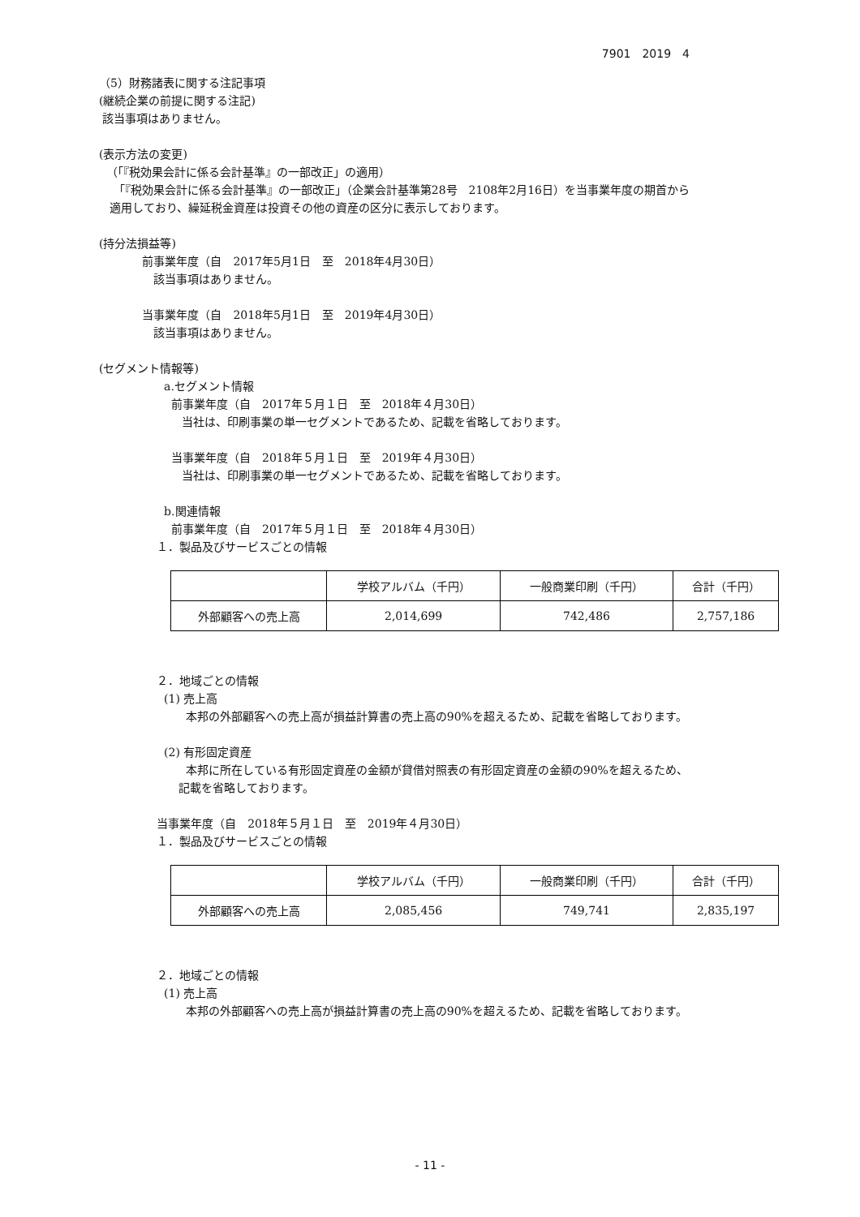7901　2019　4
（5）財務諸表に関する注記事項
(継続企業の前提に関する注記)
該当事項はありません。
(表示方法の変更)
（「『税効果会計に係る会計基準』の一部改正」の適用）
「『税効果会計に係る会計基準』の一部改正」（企業会計基準第28号　2108年2月16日）を当事業年度の期首から
適用しており、繰延税金資産は投資その他の資産の区分に表示しております。
(持分法損益等)
前事業年度（自　2017年5月1日　至　2018年4月30日）
該当事項はありません。
当事業年度（自　2018年5月1日　至　2019年4月30日）
該当事項はありません。
(セグメント情報等)
a.セグメント情報
前事業年度（自　2017年５月１日　至　2018年４月30日）
当社は、印刷事業の単一セグメントであるため、記載を省略しております。
当事業年度（自　2018年５月１日　至　2019年４月30日）
当社は、印刷事業の単一セグメントであるため、記載を省略しております。
b.関連情報
前事業年度（自　2017年５月１日　至　2018年４月30日）
１．製品及びサービスごとの情報
| | 学校アルバム（千円） | 一般商業印刷（千円） | 合計（千円） |
| --- | --- | --- | --- |
| 外部顧客への売上高 | 2,014,699 | 742,486 | 2,757,186 |
２．地域ごとの情報
(1) 売上高
本邦の外部顧客への売上高が損益計算書の売上高の90%を超えるため、記載を省略しております。
(2) 有形固定資産
本邦に所在している有形固定資産の金額が貸借対照表の有形固定資産の金額の90%を超えるため、
記載を省略しております。
当事業年度（自　2018年５月１日　至　2019年４月30日）
１．製品及びサービスごとの情報
| | 学校アルバム（千円） | 一般商業印刷（千円） | 合計（千円） |
| --- | --- | --- | --- |
| 外部顧客への売上高 | 2,085,456 | 749,741 | 2,835,197 |
２．地域ごとの情報
(1) 売上高
本邦の外部顧客への売上高が損益計算書の売上高の90%を超えるため、記載を省略しております。
- 11 -